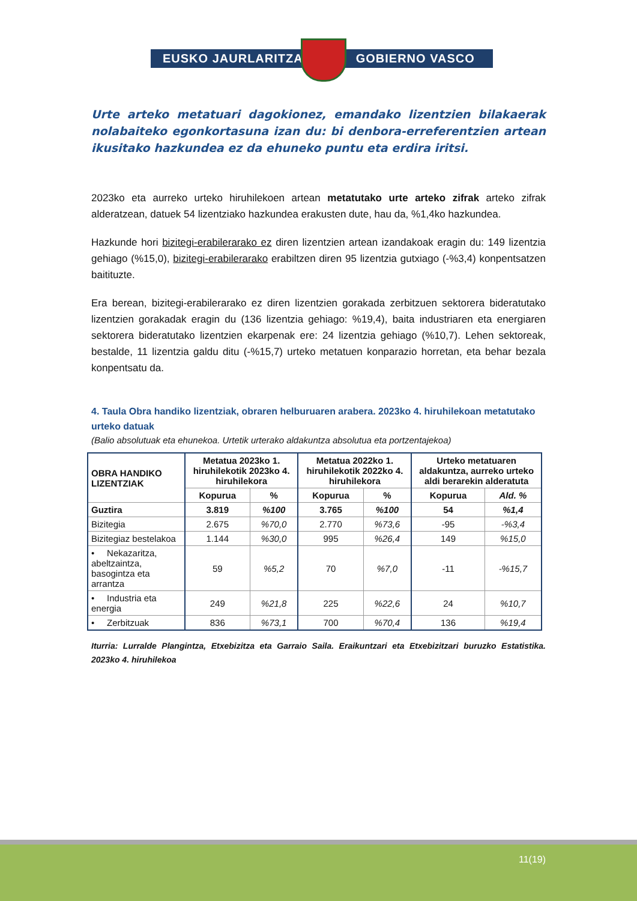EUSKO JAURLARITZA
GOBIERNO VASCO
Urte arteko metatuari dagokionez, emandako lizentzien bilakaerak nolabaiteko egonkortasuna izan du: bi denbora-erreferentzien artean ikusitako hazkundea ez da ehuneko puntu eta erdira iritsi.
2023ko eta aurreko urteko hiruhilekoen artean metatutako urte arteko zifrak arteko zifrak alderatzean, datuek 54 lizentziako hazkundea erakusten dute, hau da, %1,4ko hazkundea.
Hazkunde hori bizitegi-erabilerarako ez diren lizentzien artean izandakoak eragin du: 149 lizentzia gehiago (%15,0), bizitegi-erabilerarako erabiltzen diren 95 lizentzia gutxiago (-%3,4) konpentsatzen baitituzte.
Era berean, bizitegi-erabilerarako ez diren lizentzien gorakada zerbitzuen sektorera bideratutako lizentzien gorakadak eragin du (136 lizentzia gehiago: %19,4), baita industriaren eta energiaren sektorera bideratutako lizentzien ekarpenak ere: 24 lizentzia gehiago (%10,7). Lehen sektoreak, bestalde, 11 lizentzia galdu ditu (-%15,7) urteko metatuen konparazio horretan, eta behar bezala konpentsatu da.
4. Taula Obra handiko lizentziak, obraren helburuaren arabera. 2023ko 4. hiruhilekoan metatutako urteko datuak
(Balio absolutuak eta ehunekoa. Urtetik urterako aldakuntza absolutua eta portzentajekoa)
| OBRA HANDIKO LIZENTZIAK | Metatua 2023ko 1. hiruhilekotik 2023ko 4. hiruhilekora | | Metatua 2022ko 1. hiruhilekotik 2022ko 4. hiruhilekora | | Urteko metatuaren aldakuntza, aurreko urteko aldi berarekin alderatuta | |
| --- | --- | --- | --- | --- | --- | --- |
| | Kopurua | % | Kopurua | % | Kopurua | Ald. % |
| Guztira | 3.819 | %100 | 3.765 | %100 | 54 | %1,4 |
| Bizitegia | 2.675 | %70,0 | 2.770 | %73,6 | -95 | -%3,4 |
| Bizitegiaz bestelakoa | 1.144 | %30,0 | 995 | %26,4 | 149 | %15,0 |
| • Nekazaritza, abeltzaintza, basogintza eta arrantza | 59 | %5,2 | 70 | %7,0 | -11 | -%15,7 |
| • Industria eta energia | 249 | %21,8 | 225 | %22,6 | 24 | %10,7 |
| • Zerbitzuak | 836 | %73,1 | 700 | %70,4 | 136 | %19,4 |
Iturria: Lurralde Plangintza, Etxebizitza eta Garraio Saila. Eraikuntzari eta Etxebizitzari buruzko Estatistika. 2023ko 4. hiruhilekoa
11(19)